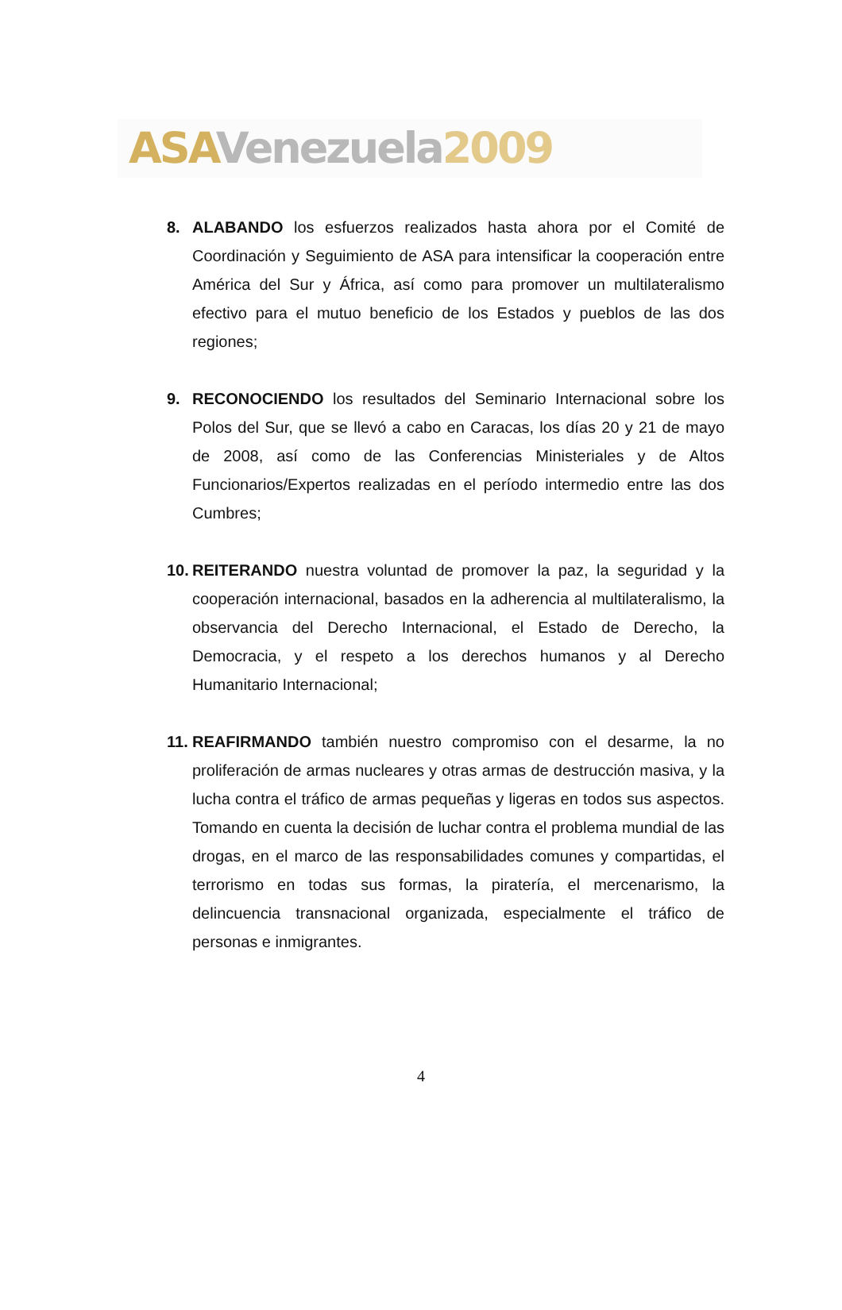ASA Venezuela 2009
8. ALABANDO los esfuerzos realizados hasta ahora por el Comité de Coordinación y Seguimiento de ASA para intensificar la cooperación entre América del Sur y África, así como para promover un multilateralismo efectivo para el mutuo beneficio de los Estados y pueblos de las dos regiones;
9. RECONOCIENDO los resultados del Seminario Internacional sobre los Polos del Sur, que se llevó a cabo en Caracas, los días 20 y 21 de mayo de 2008, así como de las Conferencias Ministeriales y de Altos Funcionarios/Expertos realizadas en el período intermedio entre las dos Cumbres;
10. REITERANDO nuestra voluntad de promover la paz, la seguridad y la cooperación internacional, basados en la adherencia al multilateralismo, la observancia del Derecho Internacional, el Estado de Derecho, la Democracia, y el respeto a los derechos humanos y al Derecho Humanitario Internacional;
11. REAFIRMANDO también nuestro compromiso con el desarme, la no proliferación de armas nucleares y otras armas de destrucción masiva, y la lucha contra el tráfico de armas pequeñas y ligeras en todos sus aspectos. Tomando en cuenta la decisión de luchar contra el problema mundial de las drogas, en el marco de las responsabilidades comunes y compartidas, el terrorismo en todas sus formas, la piratería, el mercenarismo, la delincuencia transnacional organizada, especialmente el tráfico de personas e inmigrantes.
4